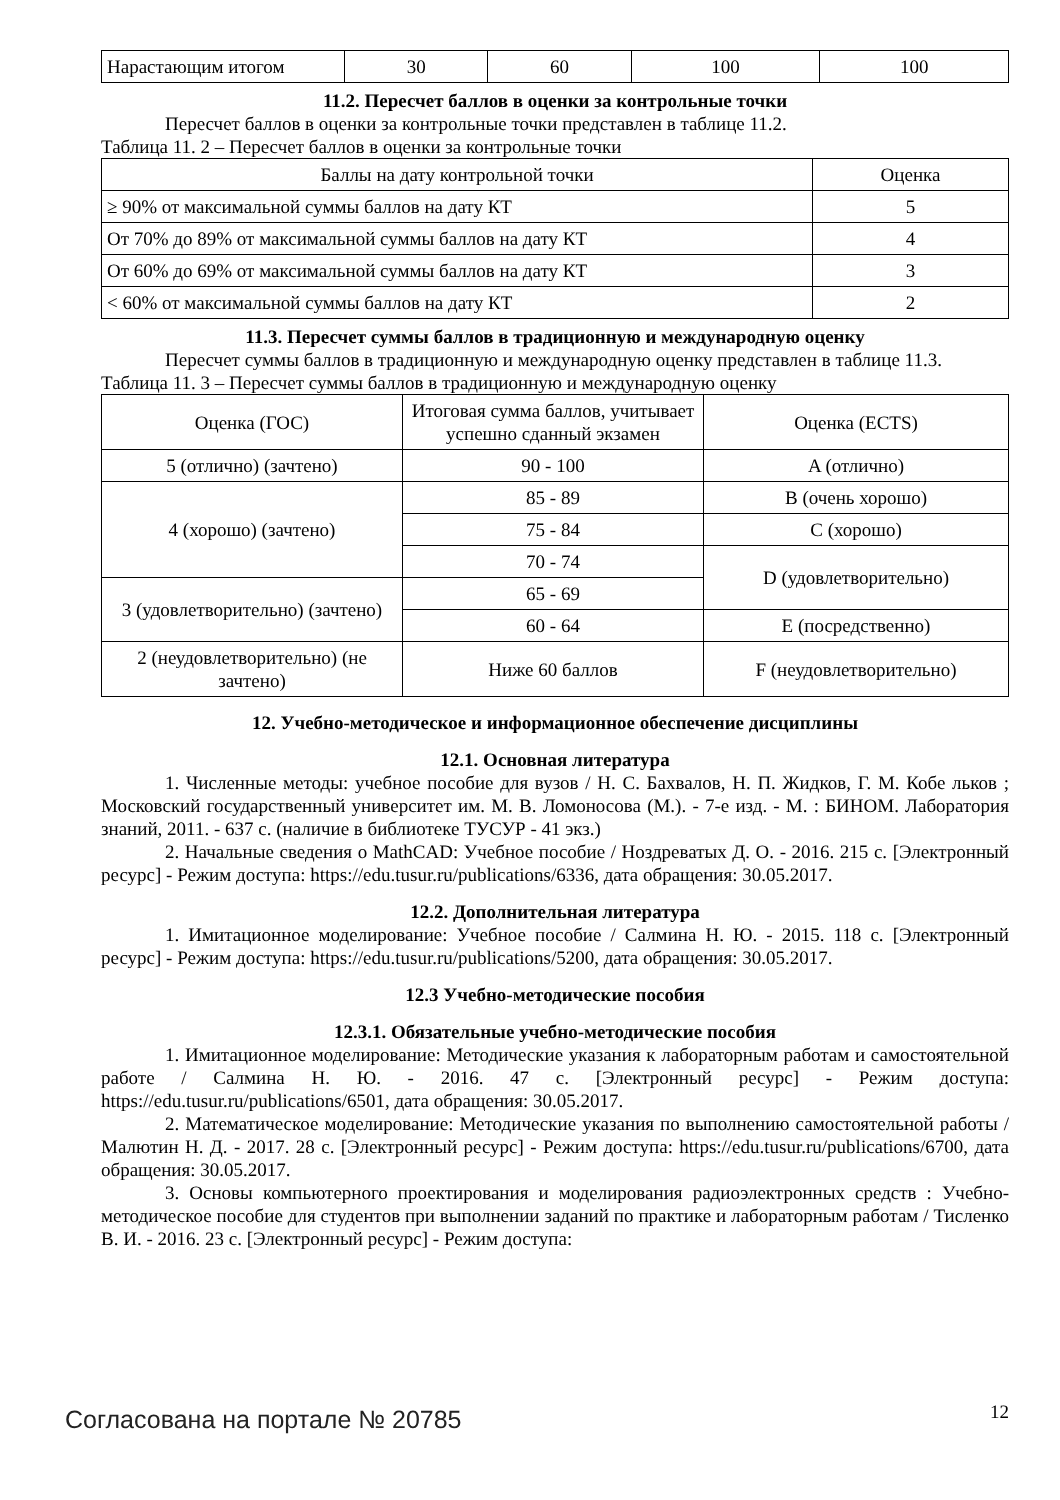| Нарастающим итогом | 30 | 60 | 100 | 100 |
11.2. Пересчет баллов в оценки за контрольные точки
Пересчет баллов в оценки за контрольные точки представлен в таблице 11.2.
Таблица 11. 2 – Пересчет баллов в оценки за контрольные точки
| Баллы на дату контрольной точки | Оценка |
| ≥ 90% от максимальной суммы баллов на дату КТ | 5 |
| От 70% до 89% от максимальной суммы баллов на дату КТ | 4 |
| От 60% до 69% от максимальной суммы баллов на дату КТ | 3 |
| < 60% от максимальной суммы баллов на дату КТ | 2 |
11.3. Пересчет суммы баллов в традиционную и международную оценку
Пересчет суммы баллов в традиционную и международную оценку представлен в таблице 11.3.
Таблица 11. 3 – Пересчет суммы баллов в традиционную и международную оценку
| Оценка (ГОС) | Итоговая сумма баллов, учитывает успешно сданный экзамен | Оценка (ECTS) |
| 5 (отлично) (зачтено) | 90 - 100 | A (отлично) |
| 4 (хорошо) (зачтено) | 85 - 89 | B (очень хорошо) |
| | 75 - 84 | C (хорошо) |
| | 70 - 74 | D (удовлетворительно) |
| 3 (удовлетворительно) (зачтено) | 65 - 69 | |
| | 60 - 64 | E (посредственно) |
| 2 (неудовлетворительно) (не зачтено) | Ниже 60 баллов | F (неудовлетворительно) |
12. Учебно-методическое и информационное обеспечение дисциплины
12.1. Основная литература
1. Численные методы: учебное пособие для вузов / Н. С. Бахвалов, Н. П. Жидков, Г. М. Кобе льков ; Московский государственный университет им. М. В. Ломоносова (М.). - 7-е изд. - М. : БИНОМ. Лаборатория знаний, 2011. - 637 с. (наличие в библиотеке ТУСУР - 41 экз.)
2. Начальные сведения о MathCAD: Учебное пособие / Ноздреватых Д. О. - 2016. 215 с. [Электронный ресурс] - Режим доступа: https://edu.tusur.ru/publications/6336, дата обращения: 30.05.2017.
12.2. Дополнительная литература
1. Имитационное моделирование: Учебное пособие / Салмина Н. Ю. - 2015. 118 с. [Электронный ресурс] - Режим доступа: https://edu.tusur.ru/publications/5200, дата обращения: 30.05.2017.
12.3 Учебно-методические пособия
12.3.1. Обязательные учебно-методические пособия
1. Имитационное моделирование: Методические указания к лабораторным работам и самостоятельной работе / Салмина Н. Ю. - 2016. 47 с. [Электронный ресурс] - Режим доступа: https://edu.tusur.ru/publications/6501, дата обращения: 30.05.2017.
2. Математическое моделирование: Методические указания по выполнению самостоятельной работы / Малютин Н. Д. - 2017. 28 с. [Электронный ресурс] - Режим доступа: https://edu.tusur.ru/publications/6700, дата обращения: 30.05.2017.
3. Основы компьютерного проектирования и моделирования радиоэлектронных средств : Учебно-методическое пособие для студентов при выполнении заданий по практике и лабораторным работам / Тисленко В. И. - 2016. 23 с. [Электронный ресурс] - Режим доступа:
Согласована на портале № 20785 12